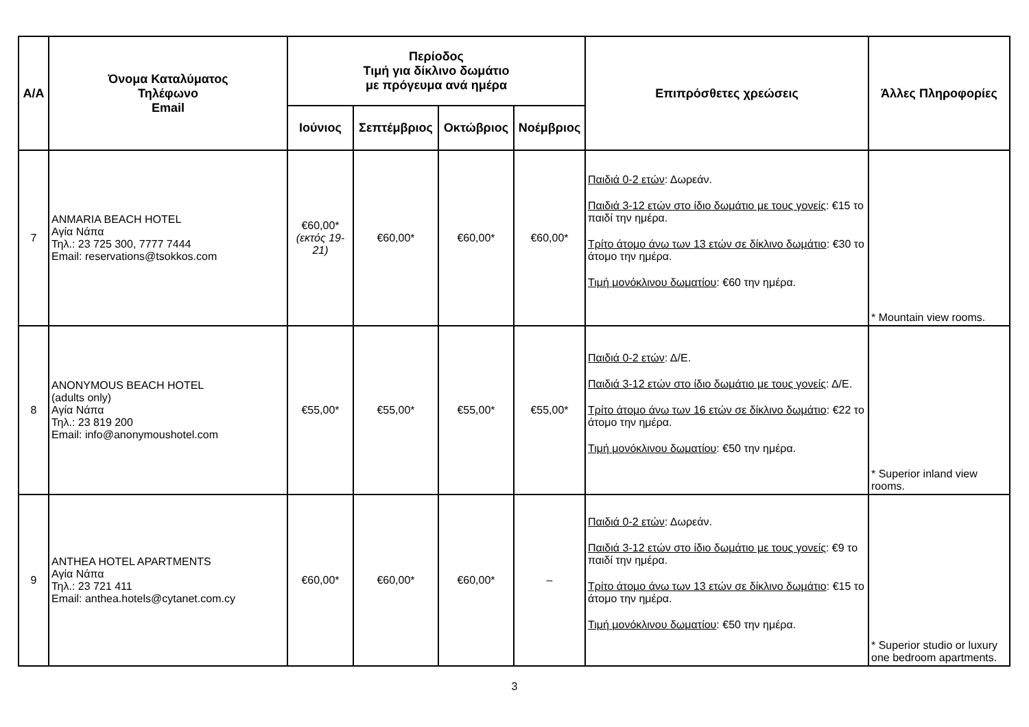| Α/Α | Όνομα Καταλύματος Τηλέφωνο Email | Περίοδος Τιμή για δίκλινο δωμάτιο με πρόγευμα ανά ημέρα | | | | Επιπρόσθετες χρεώσεις | Άλλες Πληροφορίες |
| --- | --- | --- | --- | --- | --- | --- | --- |
| | | Ιούνιος | Σεπτέμβριος | Οκτώβριος | Νοέμβριος | | |
| 7 | ANMARIA BEACH HOTEL Αγία Νάπα Τηλ.: 23 725 300, 7777 7444 Email: reservations@tsokkos.com | €60,00* (εκτός 19-21) | €60,00* | €60,00* | €60,00* | Παιδιά 0-2 ετών : Δωρεάν. Παιδιά 3-12 ετών στο ίδιο δωμάτιο με τους γονείς : €15 το παιδί την ημέρα. Τρίτο άτομο άνω των 13 ετών σε δίκλινο δωμάτιο : €30 το άτομο την ημέρα. Τιμή μονόκλινου δωματίου : €60 την ημέρα. | * Mountain view rooms. |
| 8 | ANONYMOUS BEACH HOTEL (adults only) Αγία Νάπα Τηλ.: 23 819 200 Email: info@anonymoushotel.com | €55,00* | €55,00* | €55,00* | €55,00* | Παιδιά 0-2 ετών : Δ/Ε. Παιδιά 3-12 ετών στο ίδιο δωμάτιο με τους γονείς : Δ/Ε. Τρίτο άτομο άνω των 16 ετών σε δίκλινο δωμάτιο : €22 το άτομο την ημέρα. Τιμή μονόκλινου δωματίου : €50 την ημέρα. | * Superior inland view rooms. |
| 9 | ANTHEA HOTEL APARTMENTS Αγία Νάπα Τηλ.: 23 721 411 Email: anthea.hotels@cytanet.com.cy | €60,00* | €60,00* | €60,00* | – | Παιδιά 0-2 ετών : Δωρεάν. Παιδιά 3-12 ετών στο ίδιο δωμάτιο με τους γονείς : €9 το παιδί την ημέρα. Τρίτο άτομο άνω των 13 ετών σε δίκλινο δωμάτιο : €15 το άτομο την ημέρα. Τιμή μονόκλινου δωματίου : €50 την ημέρα. | * Superior studio or luxury one bedroom apartments. |
3